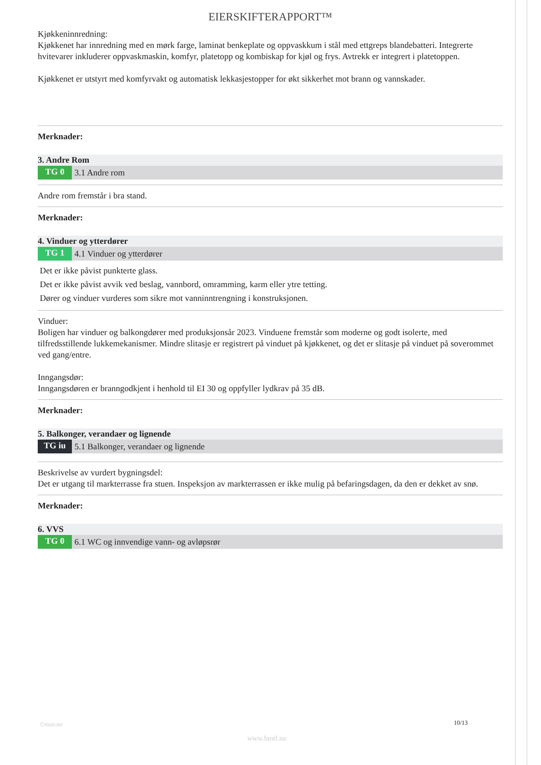EIERSKIFTERAPPORT™
Kjøkkeninnredning:
Kjøkkenet har innredning med en mørk farge, laminat benkeplate og oppvaskkum i stål med ettgreps blandebatteri. Integrerte hvitevarer inkluderer oppvaskmaskin, komfyr, platetopp og kombiskap for kjøl og frys. Avtrekk er integrert i platetoppen.
Kjøkkenet er utstyrt med komfyrvakt og automatisk lekkasjestopper for økt sikkerhet mot brann og vannskader.
Merknader:
3. Andre Rom
TG 0 3.1 Andre rom
Andre rom fremstår i bra stand.
Merknader:
4. Vinduer og ytterdører
TG 1 4.1 Vinduer og ytterdører
Det er ikke påvist punkterte glass.
Det er ikke påvist avvik ved beslag, vannbord, omramming, karm eller ytre tetting.
Dører og vinduer vurderes som sikre mot vanninntrengning i konstruksjonen.
Vinduer:
Boligen har vinduer og balkongdører med produksjonsår 2023. Vinduene fremstår som moderne og godt isolerte, med tilfredsstillende lukkemekanismer. Mindre slitasje er registrert på vinduet på kjøkkenet, og det er slitasje på vinduet på soverommet ved gang/entre.
Inngangsdør:
Inngangsdøren er branngodkjent i henhold til EI 30 og oppfyller lydkrav på 35 dB.
Merknader:
5. Balkonger, verandaer og lignende
TG iu 5.1 Balkonger, verandaer og lignende
Beskrivelse av vurdert bygningsdel:
Det er utgang til markterrasse fra stuen. Inspeksjon av markterrassen er ikke mulig på befaringsdagen, da den er dekket av snø.
Merknader:
6. VVS
TG 0 6.1 WC og innvendige vann- og avløpsrør
©mstr.no 10/13
www.bmtf.no